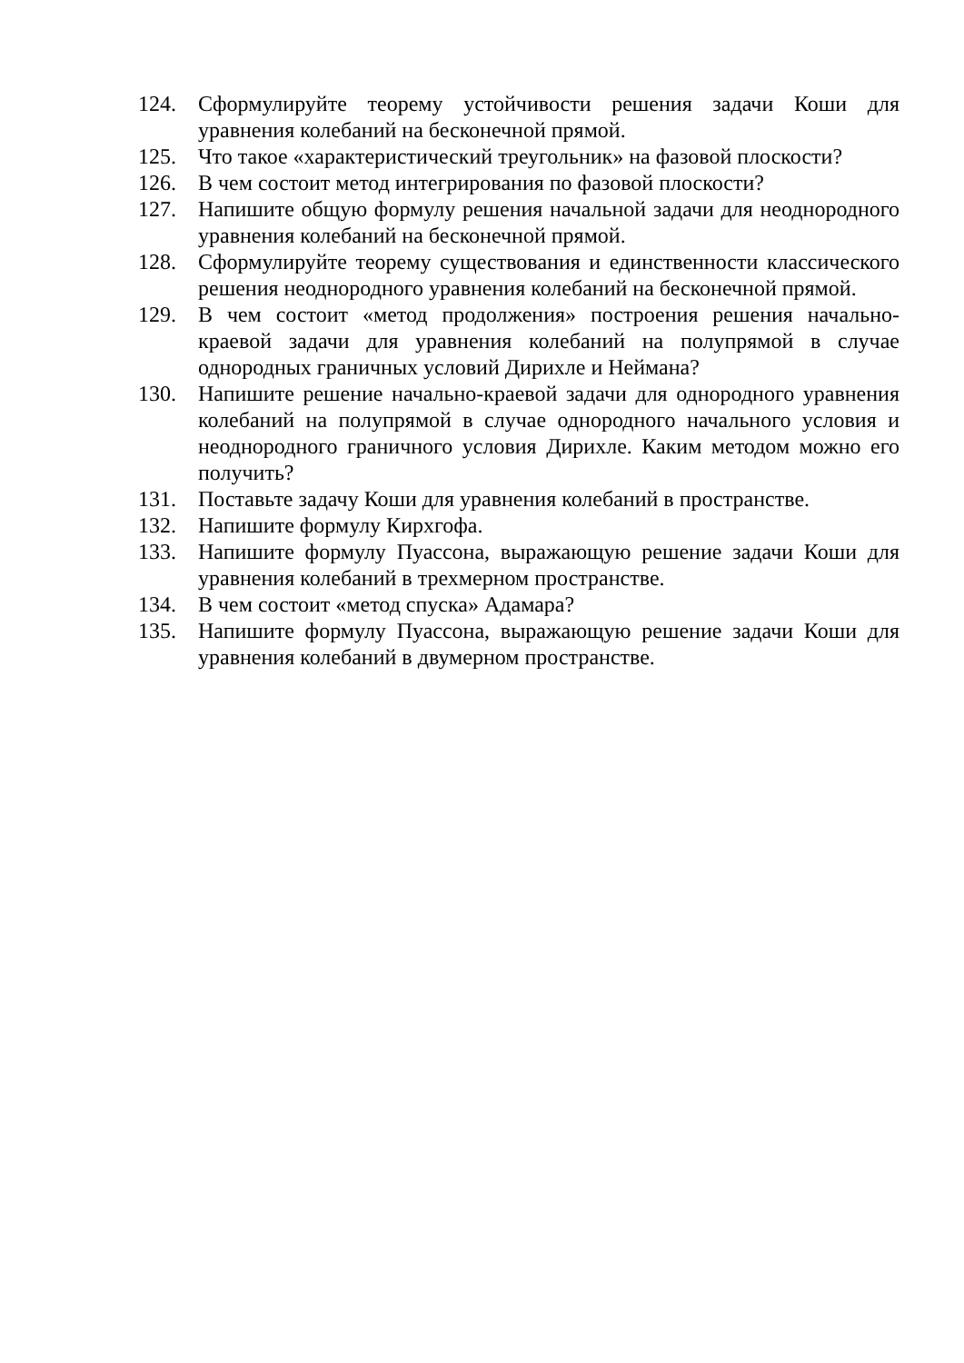124. Сформулируйте теорему устойчивости решения задачи Коши для уравнения колебаний на бесконечной прямой.
125. Что такое «характеристический треугольник» на фазовой плоскости?
126. В чем состоит метод интегрирования по фазовой плоскости?
127. Напишите общую формулу решения начальной задачи для неоднородного уравнения колебаний на бесконечной прямой.
128. Сформулируйте теорему существования и единственности классического решения неоднородного уравнения колебаний на бесконечной прямой.
129. В чем состоит «метод продолжения» построения решения начально-краевой задачи для уравнения колебаний на полупрямой в случае однородных граничных условий Дирихле и Неймана?
130. Напишите решение начально-краевой задачи для однородного уравнения колебаний на полупрямой в случае однородного начального условия и неоднородного граничного условия Дирихле. Каким методом можно его получить?
131. Поставьте задачу Коши для уравнения колебаний в пространстве.
132. Напишите формулу Кирхгофа.
133. Напишите формулу Пуассона, выражающую решение задачи Коши для уравнения колебаний в трехмерном пространстве.
134. В чем состоит «метод спуска» Адамара?
135. Напишите формулу Пуассона, выражающую решение задачи Коши для уравнения колебаний в двумерном пространстве.